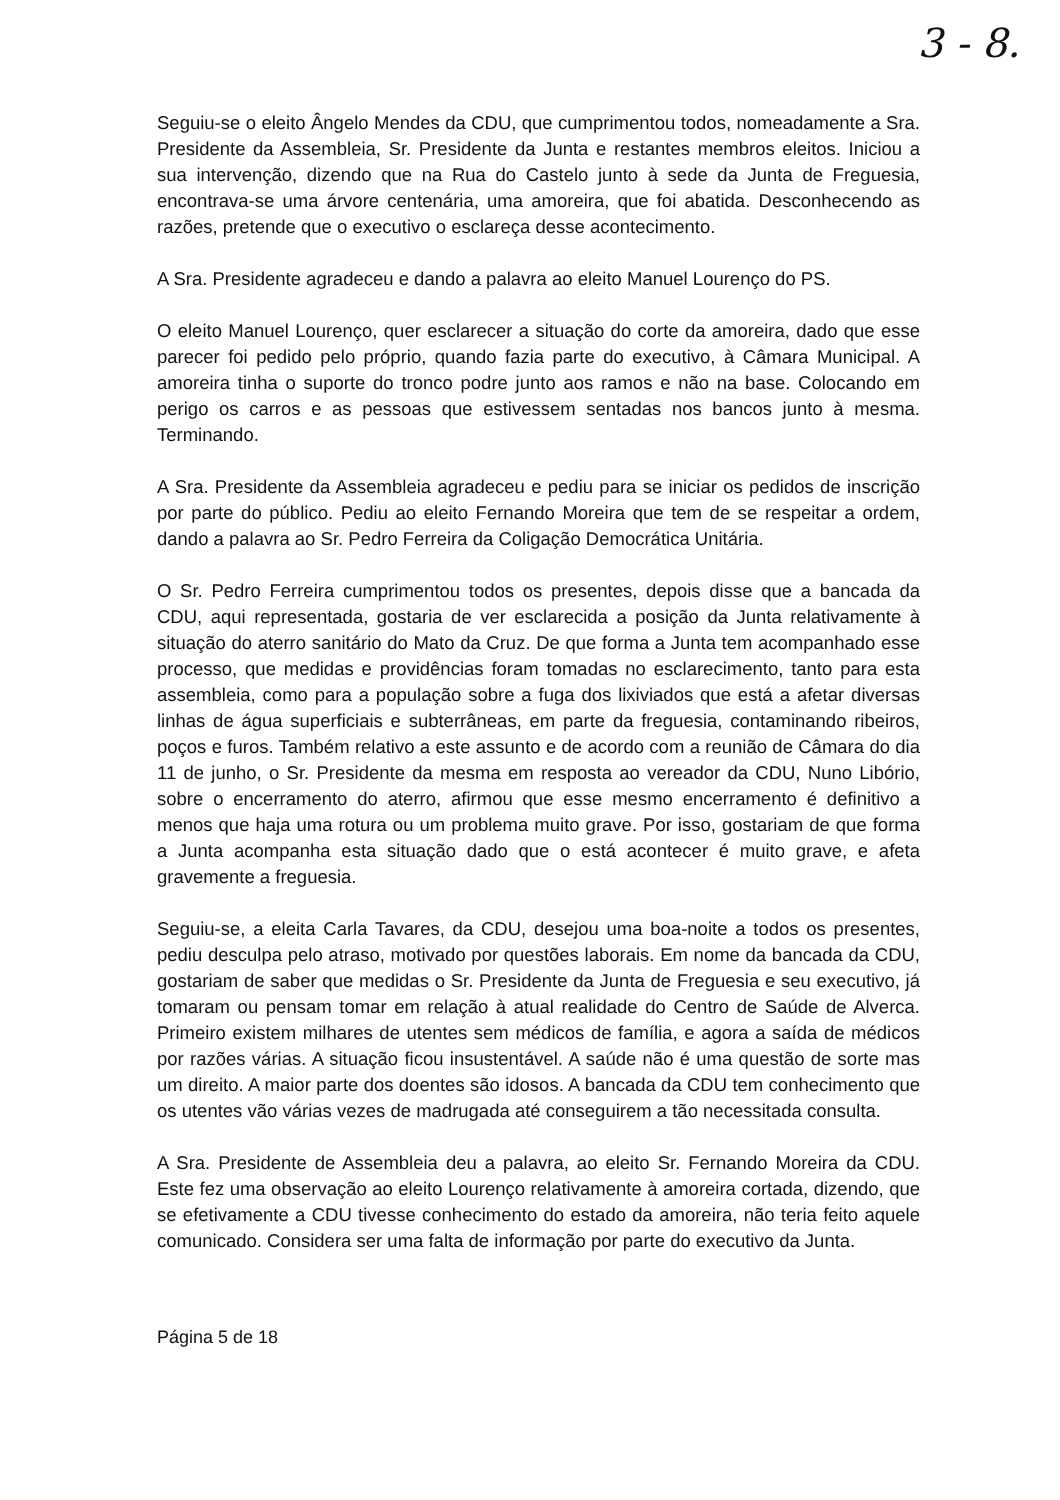3 - 8.
Seguiu-se o eleito Ângelo Mendes da CDU, que cumprimentou todos, nomeadamente a Sra. Presidente da Assembleia, Sr. Presidente da Junta e restantes membros eleitos. Iniciou a sua intervenção, dizendo que na Rua do Castelo junto à sede da Junta de Freguesia, encontrava-se uma árvore centenária, uma amoreira, que foi abatida. Desconhecendo as razões, pretende que o executivo o esclareça desse acontecimento.
A Sra. Presidente agradeceu e dando a palavra ao eleito Manuel Lourenço do PS.
O eleito Manuel Lourenço, quer esclarecer a situação do corte da amoreira, dado que esse parecer foi pedido pelo próprio, quando fazia parte do executivo, à Câmara Municipal. A amoreira tinha o suporte do tronco podre junto aos ramos e não na base. Colocando em perigo os carros e as pessoas que estivessem sentadas nos bancos junto à mesma. Terminando.
A Sra. Presidente da Assembleia agradeceu e pediu para se iniciar os pedidos de inscrição por parte do público. Pediu ao eleito Fernando Moreira que tem de se respeitar a ordem, dando a palavra ao Sr. Pedro Ferreira da Coligação Democrática Unitária.
O Sr. Pedro Ferreira cumprimentou todos os presentes, depois disse que a bancada da CDU, aqui representada, gostaria de ver esclarecida a posição da Junta relativamente à situação do aterro sanitário do Mato da Cruz. De que forma a Junta tem acompanhado esse processo, que medidas e providências foram tomadas no esclarecimento, tanto para esta assembleia, como para a população sobre a fuga dos lixiviados que está a afetar diversas linhas de água superficiais e subterrâneas, em parte da freguesia, contaminando ribeiros, poços e furos. Também relativo a este assunto e de acordo com a reunião de Câmara do dia 11 de junho, o Sr. Presidente da mesma em resposta ao vereador da CDU, Nuno Libório, sobre o encerramento do aterro, afirmou que esse mesmo encerramento é definitivo a menos que haja uma rotura ou um problema muito grave. Por isso, gostariam de que forma a Junta acompanha esta situação dado que o está acontecer é muito grave, e afeta gravemente a freguesia.
Seguiu-se, a eleita Carla Tavares, da CDU, desejou uma boa-noite a todos os presentes, pediu desculpa pelo atraso, motivado por questões laborais. Em nome da bancada da CDU, gostariam de saber que medidas o Sr. Presidente da Junta de Freguesia e seu executivo, já tomaram ou pensam tomar em relação à atual realidade do Centro de Saúde de Alverca. Primeiro existem milhares de utentes sem médicos de família, e agora a saída de médicos por razões várias. A situação ficou insustentável. A saúde não é uma questão de sorte mas um direito. A maior parte dos doentes são idosos. A bancada da CDU tem conhecimento que os utentes vão várias vezes de madrugada até conseguirem a tão necessitada consulta.
A Sra. Presidente de Assembleia deu a palavra, ao eleito Sr. Fernando Moreira da CDU. Este fez uma observação ao eleito Lourenço relativamente à amoreira cortada, dizendo, que se efetivamente a CDU tivesse conhecimento do estado da amoreira, não teria feito aquele comunicado. Considera ser uma falta de informação por parte do executivo da Junta.
Página 5 de 18